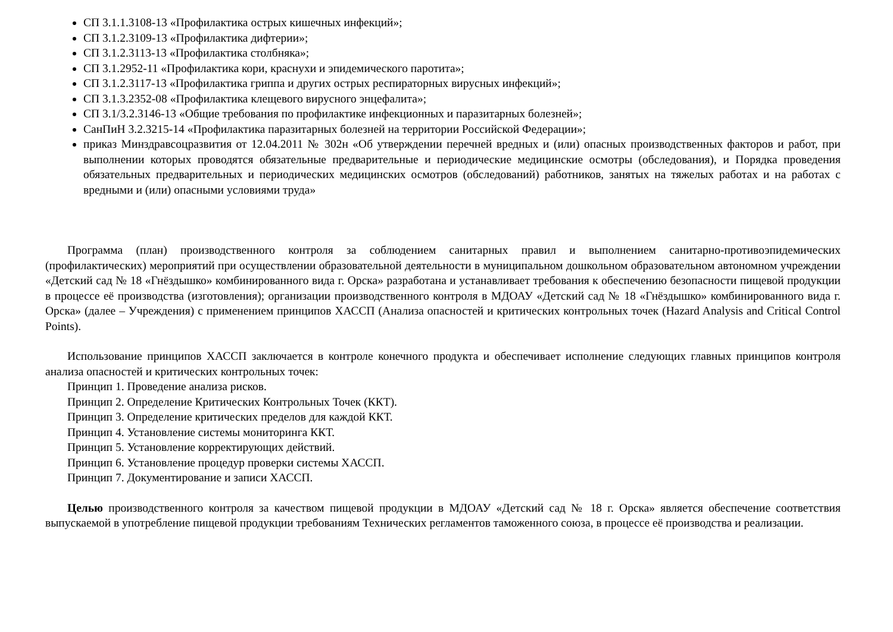СП 3.1.1.3108-13 «Профилактика острых кишечных инфекций»;
СП 3.1.2.3109-13 «Профилактика дифтерии»;
СП 3.1.2.3113-13 «Профилактика столбняка»;
СП 3.1.2952-11 «Профилактика кори, краснухи и эпидемического паротита»;
СП 3.1.2.3117-13 «Профилактика гриппа и других острых респираторных вирусных инфекций»;
СП 3.1.3.2352-08 «Профилактика клещевого вирусного энцефалита»;
СП 3.1/3.2.3146-13 «Общие требования по профилактике инфекционных и паразитарных болезней»;
СанПиН 3.2.3215-14 «Профилактика паразитарных болезней на территории Российской Федерации»;
приказ Минздравсоцразвития от 12.04.2011 № 302н «Об утверждении перечней вредных и (или) опасных производственных факторов и работ, при выполнении которых проводятся обязательные предварительные и периодические медицинские осмотры (обследования), и Порядка проведения обязательных предварительных и периодических медицинских осмотров (обследований) работников, занятых на тяжелых работах и на работах с вредными и (или) опасными условиями труда»
Программа (план) производственного контроля за соблюдением санитарных правил и выполнением санитарно-противоэпидемических (профилактических) мероприятий при осуществлении образовательной деятельности в муниципальном дошкольном образовательном автономном учреждении «Детский сад № 18 «Гнёздышко» комбинированного вида г. Орска» разработана и устанавливает требования к обеспечению безопасности пищевой продукции в процессе её производства (изготовления); организации производственного контроля в МДОАУ «Детский сад № 18 «Гнёздышко» комбинированного вида г. Орска» (далее – Учреждения) с применением принципов ХАССП (Анализа опасностей и критических контрольных точек (Hazard Analysis and Critical Control Points).
Использование принципов ХАССП заключается в контроле конечного продукта и обеспечивает исполнение следующих главных принципов контроля анализа опасностей и критических контрольных точек:
Принцип 1. Проведение анализа рисков.
Принцип 2. Определение Критических Контрольных Точек (ККТ).
Принцип 3. Определение критических пределов для каждой ККТ.
Принцип 4. Установление системы мониторинга ККТ.
Принцип 5. Установление корректирующих действий.
Принцип 6. Установление процедур проверки системы ХАССП.
Принцип 7. Документирование и записи ХАССП.
Целью производственного контроля за качеством пищевой продукции в МДОАУ «Детский сад № 18 г. Орска» является обеспечение соответствия выпускаемой в употребление пищевой продукции требованиям Технических регламентов таможенного союза, в процессе её производства и реализации.